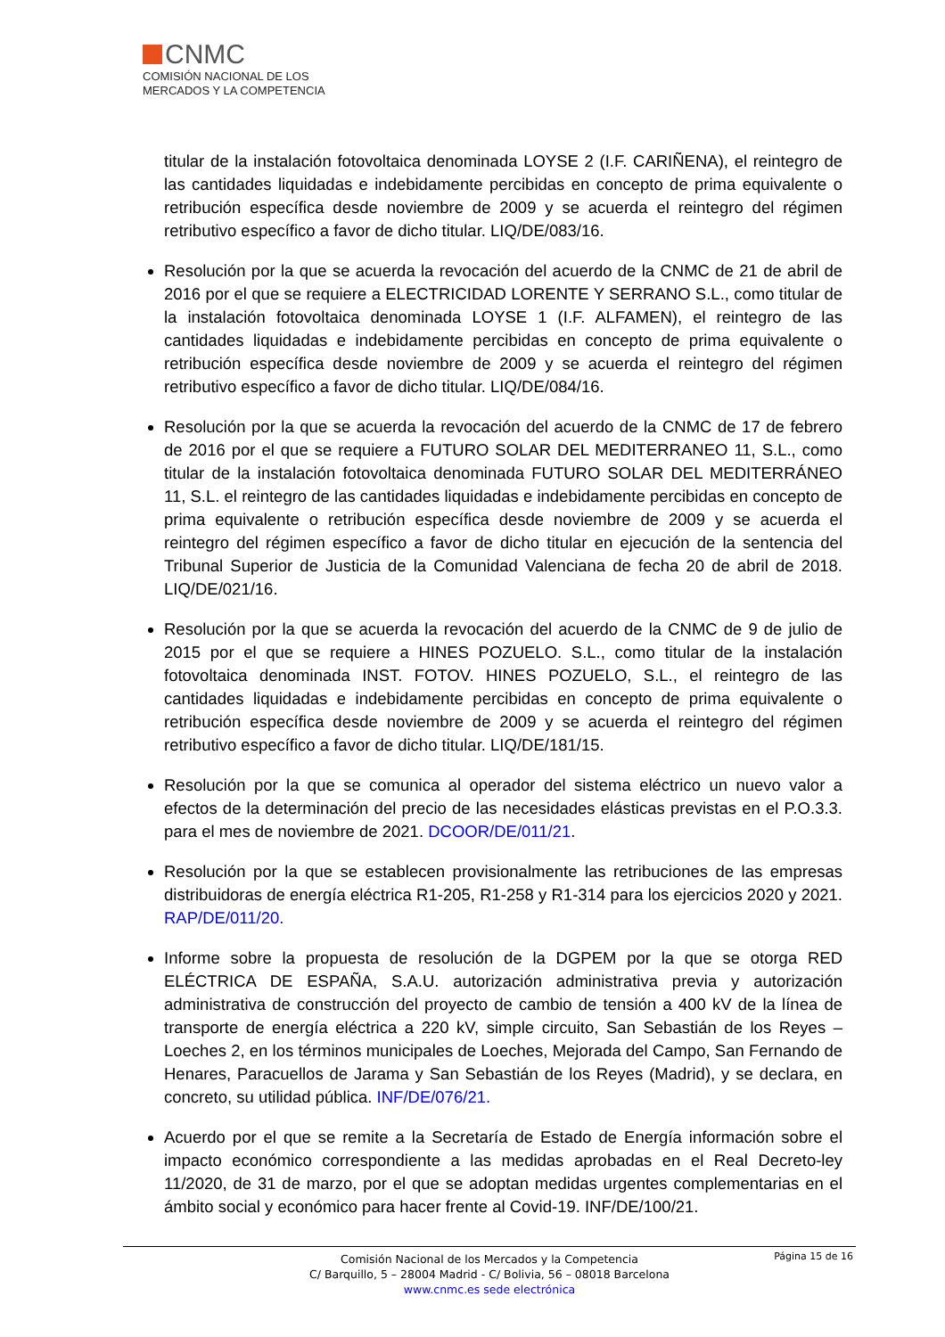CNMC
COMISIÓN NACIONAL DE LOS
MERCADOS Y LA COMPETENCIA
titular de la instalación fotovoltaica denominada LOYSE 2 (I.F. CARIÑENA), el reintegro de las cantidades liquidadas e indebidamente percibidas en concepto de prima equivalente o retribución específica desde noviembre de 2009 y se acuerda el reintegro del régimen retributivo específico a favor de dicho titular. LIQ/DE/083/16.
Resolución por la que se acuerda la revocación del acuerdo de la CNMC de 21 de abril de 2016 por el que se requiere a ELECTRICIDAD LORENTE Y SERRANO S.L., como titular de la instalación fotovoltaica denominada LOYSE 1 (I.F. ALFAMEN), el reintegro de las cantidades liquidadas e indebidamente percibidas en concepto de prima equivalente o retribución específica desde noviembre de 2009 y se acuerda el reintegro del régimen retributivo específico a favor de dicho titular. LIQ/DE/084/16.
Resolución por la que se acuerda la revocación del acuerdo de la CNMC de 17 de febrero de 2016 por el que se requiere a FUTURO SOLAR DEL MEDITERRANEO 11, S.L., como titular de la instalación fotovoltaica denominada FUTURO SOLAR DEL MEDITERRÁNEO 11, S.L. el reintegro de las cantidades liquidadas e indebidamente percibidas en concepto de prima equivalente o retribución específica desde noviembre de 2009 y se acuerda el reintegro del régimen específico a favor de dicho titular en ejecución de la sentencia del Tribunal Superior de Justicia de la Comunidad Valenciana de fecha 20 de abril de 2018. LIQ/DE/021/16.
Resolución por la que se acuerda la revocación del acuerdo de la CNMC de 9 de julio de 2015 por el que se requiere a HINES POZUELO. S.L., como titular de la instalación fotovoltaica denominada INST. FOTOV. HINES POZUELO, S.L., el reintegro de las cantidades liquidadas e indebidamente percibidas en concepto de prima equivalente o retribución específica desde noviembre de 2009 y se acuerda el reintegro del régimen retributivo específico a favor de dicho titular. LIQ/DE/181/15.
Resolución por la que se comunica al operador del sistema eléctrico un nuevo valor a efectos de la determinación del precio de las necesidades elásticas previstas en el P.O.3.3. para el mes de noviembre de 2021. DCOOR/DE/011/21.
Resolución por la que se establecen provisionalmente las retribuciones de las empresas distribuidoras de energía eléctrica R1-205, R1-258 y R1-314 para los ejercicios 2020 y 2021. RAP/DE/011/20.
Informe sobre la propuesta de resolución de la DGPEM por la que se otorga RED ELÉCTRICA DE ESPAÑA, S.A.U. autorización administrativa previa y autorización administrativa de construcción del proyecto de cambio de tensión a 400 kV de la línea de transporte de energía eléctrica a 220 kV, simple circuito, San Sebastián de los Reyes – Loeches 2, en los términos municipales de Loeches, Mejorada del Campo, San Fernando de Henares, Paracuellos de Jarama y San Sebastián de los Reyes (Madrid), y se declara, en concreto, su utilidad pública. INF/DE/076/21.
Acuerdo por el que se remite a la Secretaría de Estado de Energía información sobre el impacto económico correspondiente a las medidas aprobadas en el Real Decreto-ley 11/2020, de 31 de marzo, por el que se adoptan medidas urgentes complementarias en el ámbito social y económico para hacer frente al Covid-19. INF/DE/100/21.
Página 15 de 16
Comisión Nacional de los Mercados y la Competencia
C/ Barquillo, 5 – 28004 Madrid - C/ Bolivia, 56 – 08018 Barcelona
www.cnmc.es sede electrónica